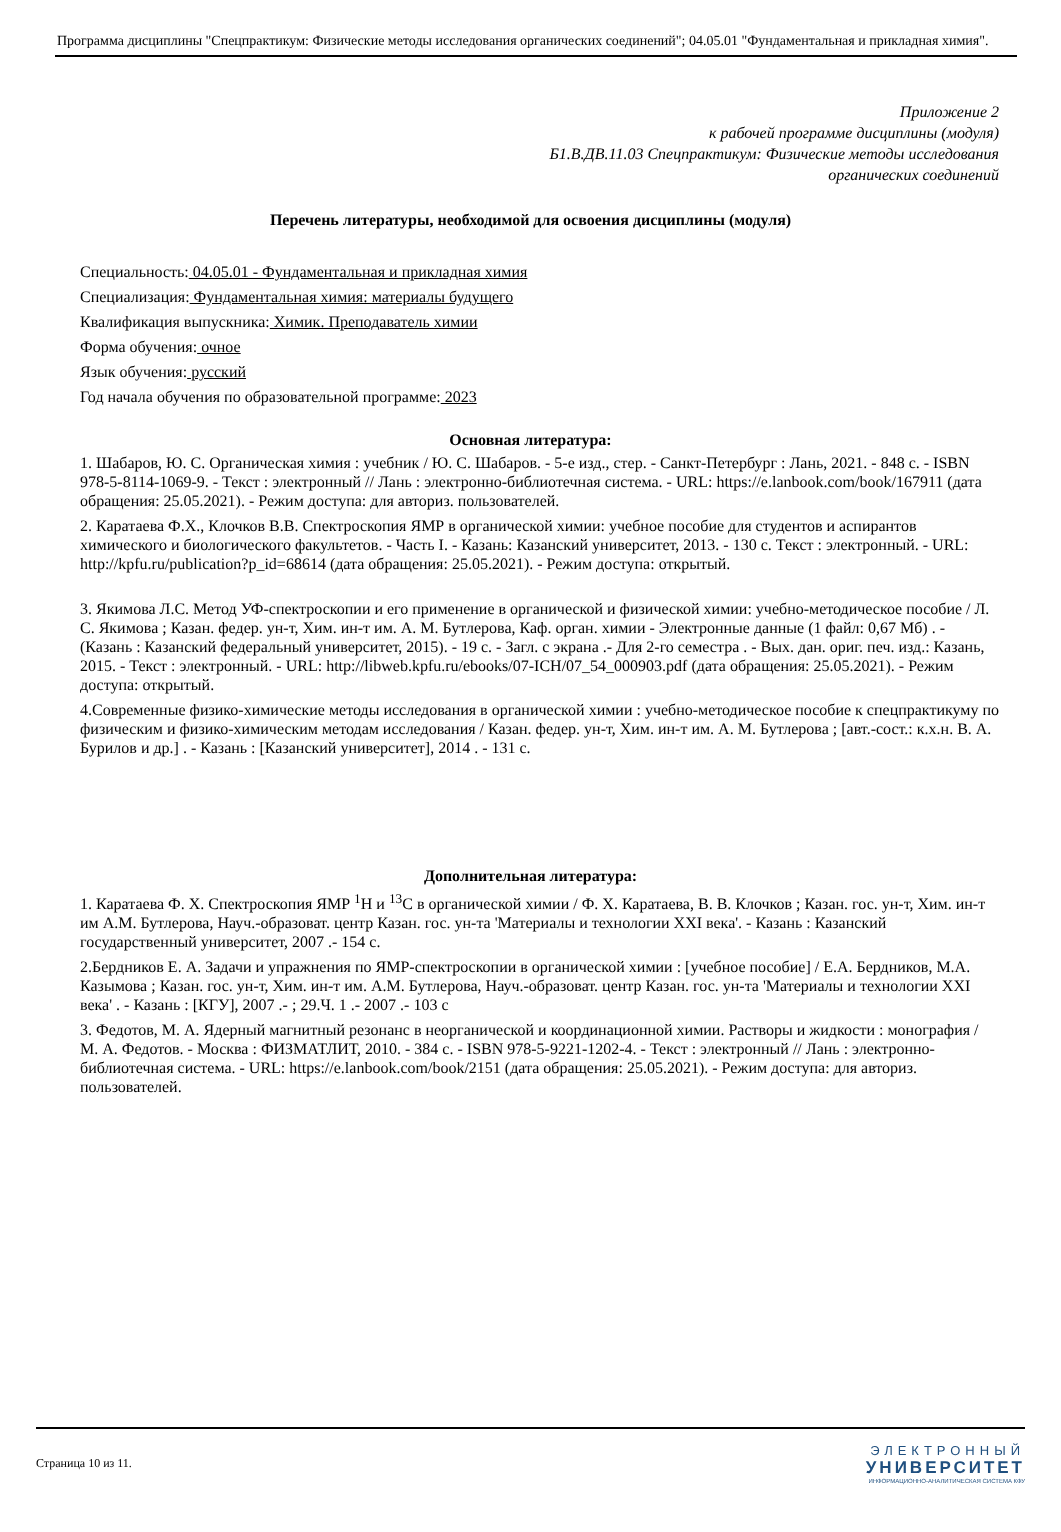Программа дисциплины "Спецпрактикум: Физические методы исследования органических соединений"; 04.05.01 "Фундаментальная и прикладная химия".
Приложение 2
к рабочей программе дисциплины (модуля)
Б1.В.ДВ.11.03 Спецпрактикум: Физические методы исследования
органических соединений
Перечень литературы, необходимой для освоения дисциплины (модуля)
Специальность: 04.05.01 - Фундаментальная и прикладная химия
Специализация: Фундаментальная химия: материалы будущего
Квалификация выпускника: Химик. Преподаватель химии
Форма обучения: очное
Язык обучения: русский
Год начала обучения по образовательной программе: 2023
Основная литература:
1. Шабаров, Ю. С. Органическая химия : учебник / Ю. С. Шабаров. - 5-е изд., стер. - Санкт-Петербург : Лань, 2021. - 848 с. - ISBN 978-5-8114-1069-9. - Текст : электронный // Лань : электронно-библиотечная система. - URL: https://e.lanbook.com/book/167911 (дата обращения: 25.05.2021). - Режим доступа: для авториз. пользователей.
2. Каратаева Ф.Х., Клочков В.В. Спектроскопия ЯМР в органической химии: учебное пособие для студентов и аспирантов химического и биологического факультетов. - Часть I. - Казань: Казанский университет, 2013. - 130 с. Текст : электронный. - URL: http://kpfu.ru/publication?p_id=68614 (дата обращения: 25.05.2021). - Режим доступа: открытый.
3. Якимова Л.С. Метод УФ-спектроскопии и его применение в органической и физической химии: учебно-методическое пособие / Л. С. Якимова ; Казан. федер. ун-т, Хим. ин-т им. А. М. Бутлерова, Каф. орган. химии - Электронные данные (1 файл: 0,67 Мб) . - (Казань : Казанский федеральный университет, 2015). - 19 с. - Загл. с экрана .- Для 2-го семестра . - Вых. дан. ориг. печ. изд.: Казань, 2015. - Текст : электронный. - URL: http://libweb.kpfu.ru/ebooks/07-ICH/07_54_000903.pdf (дата обращения: 25.05.2021). - Режим доступа: открытый.
4.Современные физико-химические методы исследования в органической химии : учебно-методическое пособие к спецпрактикуму по физическим и физико-химическим методам исследования / Казан. федер. ун-т, Хим. ин-т им. А. М. Бутлерова ; [авт.-сост.: к.х.н. В. А. Бурилов и др.] . - Казань : [Казанский университет], 2014 . - 131 с.
Дополнительная литература:
1. Каратаева Ф. Х. Спектроскопия ЯМР <sup>1</sup>H и <sup>13</sup>C в органической химии / Ф. Х. Каратаева, В. В. Клочков ; Казан. гос. ун-т, Хим. ин-т им А.М. Бутлерова, Науч.-образоват. центр Казан. гос. ун-та 'Материалы и технологии XXI века'. - Казань : Казанский государственный университет, 2007 .- 154 с.
2.Бердников Е. А. Задачи и упражнения по ЯМР-спектроскопии в органической химии : [учебное пособие] / Е.А. Бердников, М.А. Казымова ; Казан. гос. ун-т, Хим. ин-т им. А.М. Бутлерова, Науч.-образоват. центр Казан. гос. ун-та 'Материалы и технологии XXI века' . - Казань : [КГУ], 2007 .- ; 29.Ч. 1 .- 2007 .- 103 с
3. Федотов, М. А. Ядерный магнитный резонанс в неорганической и координационной химии. Растворы и жидкости : монография / М. А. Федотов. - Москва : ФИЗМАТЛИТ, 2010. - 384 с. - ISBN 978-5-9221-1202-4. - Текст : электронный // Лань : электронно-библиотечная система. - URL: https://e.lanbook.com/book/2151 (дата обращения: 25.05.2021). - Режим доступа: для авториз. пользователей.
Страница 10 из 11.
ЭЛЕКТРОННЫЙ
УНИВЕРСИТЕТ
ИНФОРМАЦИОННО-АНАЛИТИЧЕСКАЯ СИСТЕМА КФУ